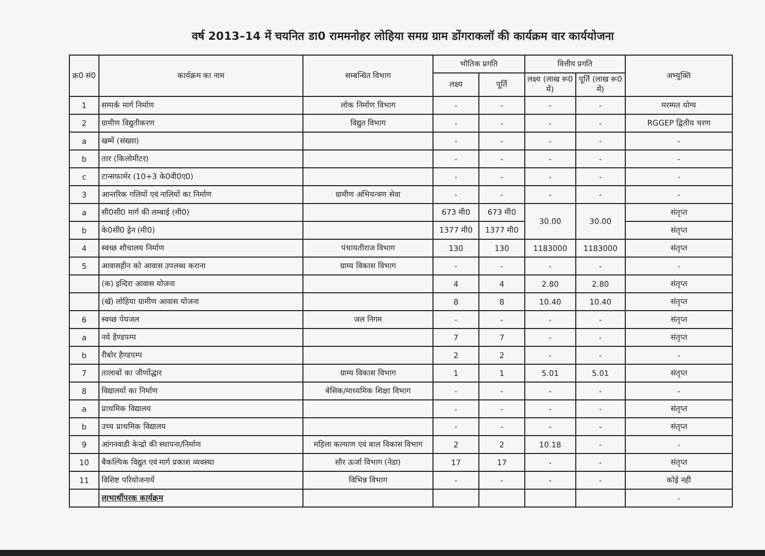वर्ष 2013–14 में चयनित डा0 राममनोहर लोहिया समग्र ग्राम डोंगराकलॉ की कार्यक्रम वार कार्ययोजना
| क्र0 सं0 | कार्यक्रम का नाम | सम्बन्धित विभाग | भौतिक प्रगति | | वित्तीय प्रगति | | अभ्युक्ति |
| --- | --- | --- | --- | --- | --- | --- | --- |
| | | | लक्ष्य | पूर्ति | लक्ष्य (लाख रू0 में) | पूर्ति (लाख रू0 में) | |
| 1 | सम्पर्क मार्ग निर्माण | लोक निर्माण विभाग | - | - | - | - | मरम्मत योग्य |
| 2 | ग्रामीण विद्युतीकरण | विद्युत विभाग | - | - | - | - | RGGEP द्वितीय चरण |
| a | खम्में (संख्या) | | - | - | - | - | - |
| b | तार (किलोमीटर) | | - | - | - | - | - |
| c | टान्सफार्मर (10+3 के0वी0ए0) | | - | - | - | - | - |
| 3 | आन्तरिक गलियों एवं नालियों का निर्माण | ग्रामीण अभियन्त्रण सेवा | - | - | - | - | - |
| a | सी0सी0 मार्ग की लम्बाई (मी0) | | 673 मी0 | 673 मी0 | 30.00 | 30.00 | संतृप्त |
| b | के0सी0 ड्रेन (मी0) | | 1377 मी0 | 1377 मी0 | | | संतृप्त |
| 4 | स्वच्छ शौचालय निर्माण | पंचायतीराज विभाग | 130 | 130 | 1183000 | 1183000 | संतृप्त |
| 5 | आवासहीन को आवास उपलब्ध कराना | ग्राम्य विकास विभाग | - | - | - | - | - |
| | (क) इन्दिरा आवास योजना | | 4 | 4 | 2.80 | 2.80 | संतृप्त |
| | (खॅ) लोहिया ग्रामीण आवास योजना | | 8 | 8 | 10.40 | 10.40 | संतृप्त |
| 6 | स्वच्छ पेयजल | जल निगम | - | - | - | - | संतृप्त |
| a | नये हैण्डपम्प | | 7 | 7 | - | - | संतृप्त |
| b | रीबोर हैण्डपम्प | | 2 | 2 | - | - | - |
| 7 | तालाबों का जीर्णोद्धार | ग्राम्य विकास विभाग | 1 | 1 | 5.01 | 5.01 | संतृप्त |
| 8 | विद्यालयों का निर्माण | बेसिक/माध्यमिक शिक्षा विभाग | - | - | - | - | - |
| a | प्राथमिक विद्यालय | | - | - | - | - | संतृप्त |
| b | उच्च प्राथमिक विद्यालय | | - | - | - | - | संतृप्त |
| 9 | आंगनवाडी केन्द्रो की स्थापना/निर्माण | महिला कल्याण एवं बाल विकास विभाग | 2 | 2 | 10.18 | - | - |
| 10 | बैकल्पिक विद्युत एवं मार्ग प्रकाश व्यवस्था | सौर ऊर्जा विभाग (नेडा) | 17 | 17 | - | - | संतृप्त |
| 11 | विशिष्ट परियोजनायें | विभिन्न विभाग | - | - | - | - | कोई नही |
| | लाभार्थीपरक कार्यक्रम | | | | | | - |